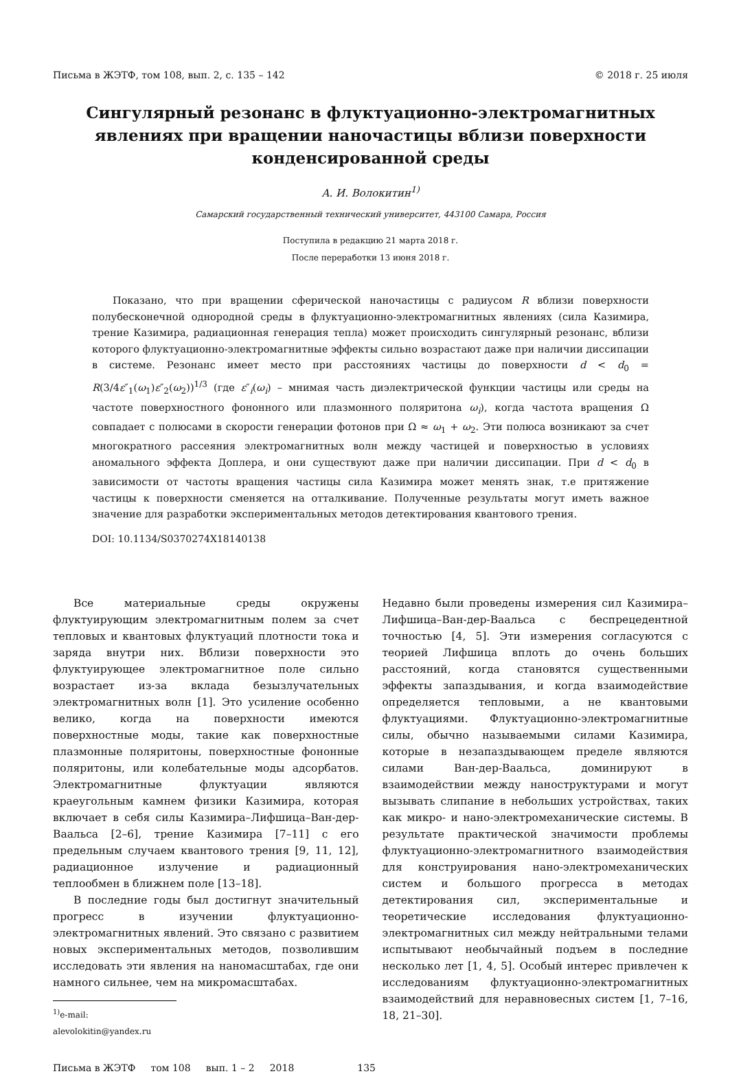Письма в ЖЭТФ, том 108, вып. 2, с. 135 – 142 © 2018 г. 25 июля
Сингулярный резонанс в флуктуационно-электромагнитных явлениях при вращении наночастицы вблизи поверхности конденсированной среды
А. И. Волокитин<sup>1)</sup>
Самарский государственный технический университет, 443100 Самара, Россия
Поступила в редакцию 21 марта 2018 г.
После переработки 13 июня 2018 г.
Показано, что при вращении сферической наночастицы с радиусом R вблизи поверхности полубесконечной однородной среды в флуктуационно-электромагнитных явлениях (сила Казимира, трение Казимира, радиационная генерация тепла) может происходить сингулярный резонанс, вблизи которого флуктуационно-электромагнитные эффекты сильно возрастают даже при наличии диссипации в системе. Резонанс имеет место при расстояниях частицы до поверхности d < d<sub>0</sub> = R(3/4ε″<sub>1</sub>(ω<sub>1</sub>)ε″<sub>2</sub>(ω<sub>2</sub>))<sup>1/3</sup> (где ε″<sub>i</sub>(ω<sub>i</sub>) – мнимая часть диэлектрической функции частицы или среды на частоте поверхностного фононного или плазмонного поляритона ω<sub>i</sub>), когда частота вращения Ω совпадает с полюсами в скорости генерации фотонов при Ω ≈ ω<sub>1</sub> + ω<sub>2</sub>. Эти полюса возникают за счет многократного рассеяния электромагнитных волн между частицей и поверхностью в условиях аномального эффекта Доплера, и они существуют даже при наличии диссипации. При d < d<sub>0</sub> в зависимости от частоты вращения частицы сила Казимира может менять знак, т.е притяжение частицы к поверхности сменяется на отталкивание. Полученные результаты могут иметь важное значение для разработки экспериментальных методов детектирования квантового трения.
DOI: 10.1134/S0370274X18140138
Все материальные среды окружены флуктуирующим электромагнитным полем за счет тепловых и квантовых флуктуаций плотности тока и заряда внутри них. Вблизи поверхности это флуктуирующее электромагнитное поле сильно возрастает из-за вклада безызлучательных электромагнитных волн [1]. Это усиление особенно велико, когда на поверхности имеются поверхностные моды, такие как поверхностные плазмонные поляритоны, поверхностные фононные поляритоны, или колебательные моды адсорбатов. Электромагнитные флуктуации являются краеугольным камнем физики Казимира, которая включает в себя силы Казимира–Лифшица–Ван-дер-Ваальса [2–6], трение Казимира [7–11] с его предельным случаем квантового трения [9, 11, 12], радиационное излучение и радиационный теплообмен в ближнем поле [13–18].
В последние годы был достигнут значительный прогресс в изучении флуктуационно-электромагнитных явлений. Это связано с развитием новых экспериментальных методов, позволившим исследовать эти явления на наномасштабах, где они намного сильнее, чем на микромасштабах.
<sup>1)</sup> e-mail: alevolokitin@yandex.ru
Недавно были проведены измерения сил Казимира–Лифшица–Ван-дер-Ваальса с беспрецедентной точностью [4, 5]. Эти измерения согласуются с теорией Лифшица вплоть до очень больших расстояний, когда становятся существенными эффекты запаздывания, и когда взаимодействие определяется тепловыми, а не квантовыми флуктуациями. Флуктуационно-электромагнитные силы, обычно называемыми силами Казимира, которые в незапаздывающем пределе являются силами Ван-дер-Ваальса, доминируют в взаимодействии между наноструктурами и могут вызывать слипание в небольших устройствах, таких как микро- и нано-электромеханические системы. В результате практической значимости проблемы флуктуационно-электромагнитного взаимодействия для конструирования нано-электромеханических систем и большого прогресса в методах детектирования сил, экспериментальные и теоретические исследования флуктуационно-электромагнитных сил между нейтральными телами испытывают необычайный подъем в последние несколько лет [1, 4, 5]. Особый интерес привлечен к исследованиям флуктуационно-электромагнитных взаимодействий для неравновесных систем [1, 7–16, 18, 21–30].
Письма в ЖЭТФ том 108 вып. 1 – 2 2018 135